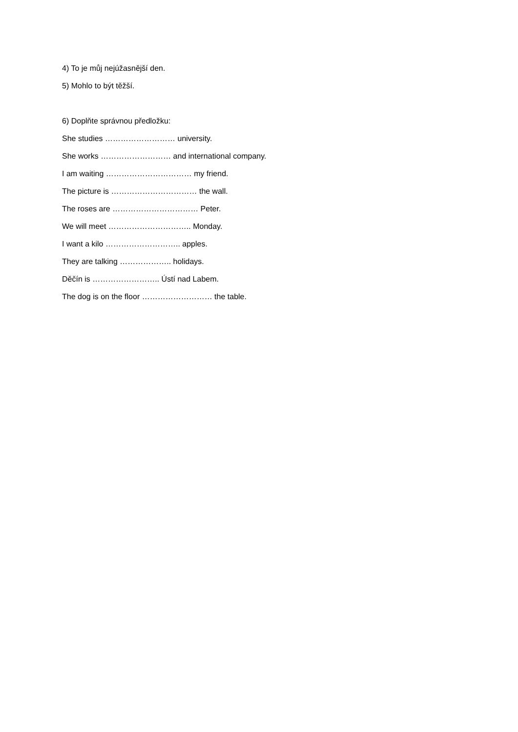4) To je můj nejúžasnější den.
5) Mohlo to být těžší.
6) Doplňte správnou předložku:
She studies ……………………… university.
She works ……………………… and international company.
I am waiting …………………………… my friend.
The picture is …………………………… the wall.
The roses are …………………………… Peter.
We will meet ………………………….. Monday.
I want a kilo ……………………….. apples.
They are talking ……………….. holidays.
Děčín is …………………….. Ústí nad Labem.
The dog is on the floor ……………………… the table.